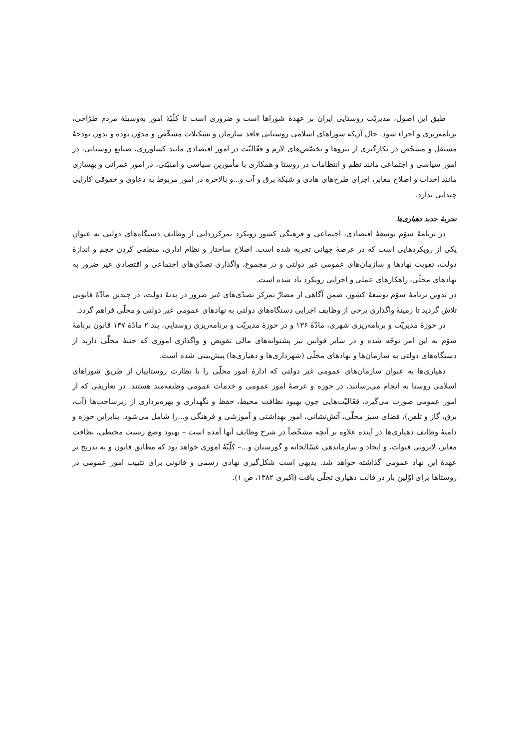طبق این اصول، مدیریّت روستایی ایران بر عهدهٔ شوراها است و ضروری است تا کلّیّهٔ امور به‌وسیلهٔ مردم طرّاحی، برنامه‌ریزی و اجراء شود. حال آن‌که شوراهای اسلامی روستایی فاقد سازمان و تشکیلات مشخّص و مدوّن بوده و بدون بودجهٔ مستقل و مشخّص در بکارگیری از نیروها و تخصّص‌های لازم و فعّالیّت در امور اقتصادی مانند کشاورزی، صنایع روستایی، در امور سیاسی و اجتماعی مانند نظم و انتظامات در روستا و همکاری با مأمورین سیاسی و امنیّتی، در امور عمرانی و بهسازی مانند احداث و اصلاح معابر، اجرای طرح‌های هادی و شبکهٔ برق و آب و...و بالاخره در امور مربوط به دعاوی و حقوقی کارایی چندانی ندارد.
تجربهٔ جدید دهیاری‌ها
در برنامهٔ سوّم توسعهٔ اقتصادی، اجتماعی و فرهنگی کشور رویکرد تمرکززدایی از وظایف دستگاه‌های دولتی به عنوان یکی از رویکردهایی است که در عرصهٔ جهانی تجربه شده است. اصلاح ساختار و نظام اداری، منطقی کردن حجم و اندازهٔ دولت، تقویت نهادها و سازمان‌های عمومی غیر دولتی و در مجموع، واگذاری تصدّی‌های اجتماعی و اقتصادی غیر ضرور به نهادهای محلّی، راهکارهای عملی و اجرایی رویکرد یاد شده است.
در تدوین برنامهٔ سوّم توسعهٔ کشور، ضمن آگاهی از مضارّ تمرکز تصدّی‌های غیر ضرور در بدنهٔ دولت، در چندین مادّهٔ قانونی تلاش گردید تا زمینهٔ واگذاری برخی از وظایف اجرایی دستگاه‌های دولتی به نهادهای عمومی غیر دولتی و محلّی فراهم گردد.
در حوزهٔ مدیریّت و برنامه‌ریزی شهری، مادّهٔ ۱۳۶ و در حوزهٔ مدیریّت و برنامه‌ریزی روستایی، بند ۲ مادّهٔ ۱۳۷ قانون برنامهٔ سوّم به این امر توجّه شده و در سایر قوانین نیز پشتوانه‌های مالی تفویض و واگذاری اموری که جنبهٔ محلّی دارند از دستگاه‌های دولتی به سازمان‌ها و نهادهای محلّی (شهرداری‌ها و دهیاری‌ها) پیش‌بینی شده است.
دهیاری‌ها به عنوان سازمان‌های عمومی غیر دولتی که ادارهٔ امور محلّی را با نظارت روستاییان از طریق شوراهای اسلامی روستا به انجام می‌رسانند، در حوزه و عرصهٔ امور عمومی و خدمات عمومی وظیفه‌مند هستند. در تعاریفی که از امور عمومی صورت می‌گیرد، فعّالیّت‌هایی چون بهبود نظافت محیط، حفظ و نگهداری و بهره‌برداری از زیرساخت‌ها (آب، برق، گاز و تلفن)، فضای سبز محلّی، آتش‌نشانی، امور بهداشتی و آموزشی و فرهنگی و...را شامل می‌شود. بنابراین حوزه و دامنهٔ وظایف دهیاری‌ها در آینده علاوه بر آنچه مشخّصاً در شرح وظایف آنها آمده است – بهبود وضع زیست محیطی، نظافت معابر، لایروبی قنوات، و ایجاد و سازماندهی غسّالخانه و گورستان و...– کلّیّهٔ اموری خواهد بود که مطابق قانون و به تدریج بر عهدهٔ این نهاد عمومی گذاشته خواهد شد. بدیهی است شکل‌گیری نهادی رسمی و قانونی برای تثبیت امور عمومی در روستاها برای اوّلین بار در قالب دهیاری تجلّی یافت (اکبری ۱۳۸۲، ص ۱).